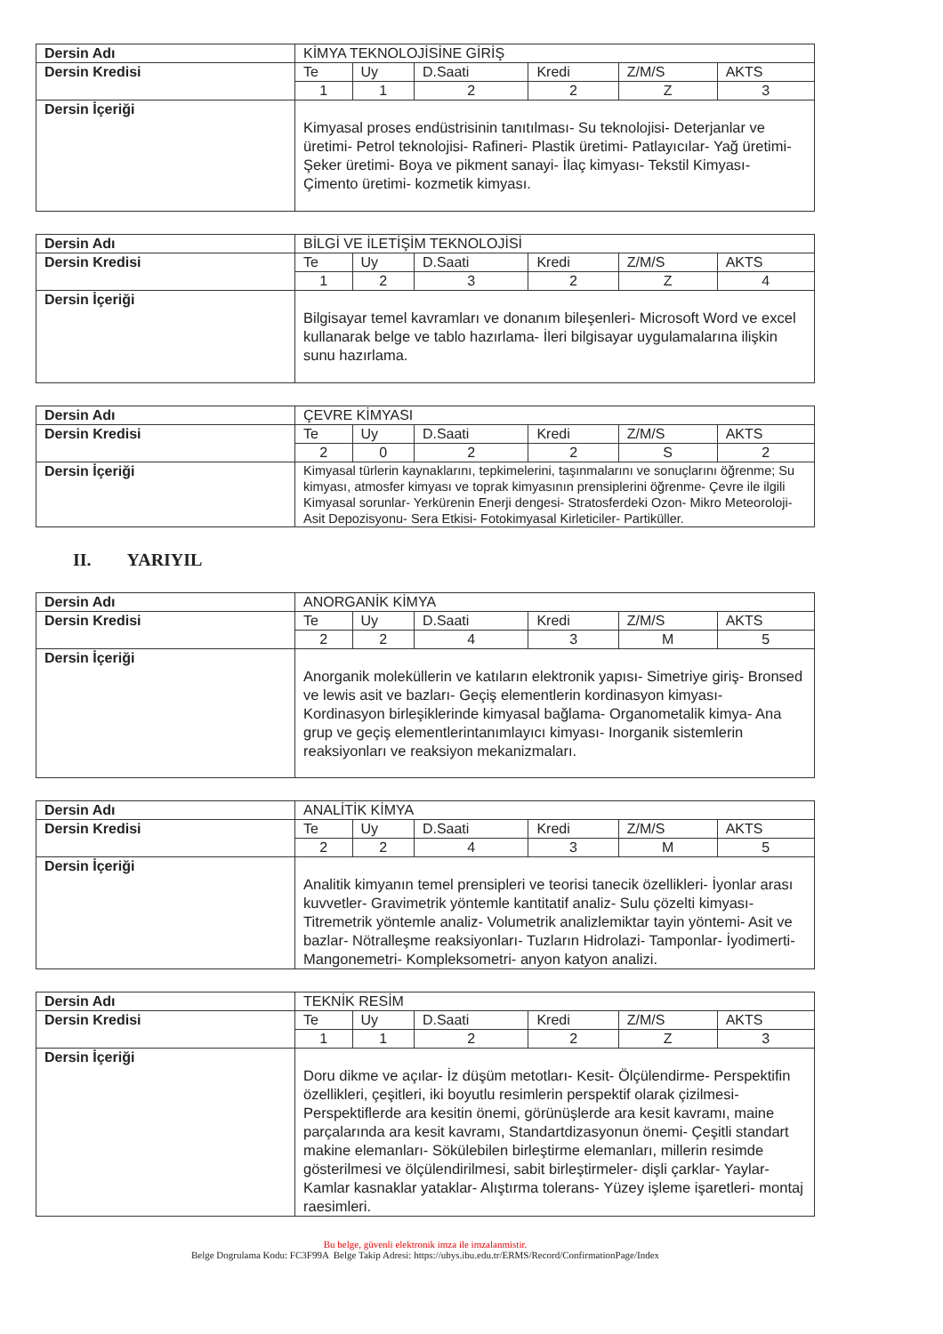| Dersin Adı | KİMYA TEKNOLOJİSİNE GİRİŞ | | | | | |
| Dersin Kredisi | Te | Uy | D.Saati | Kredi | Z/M/S | AKTS |
| | 1 | 1 | 2 | 2 | Z | 3 |
| Dersin İçeriği | Kimyasal proses endüstrisinin tanıtılması- Su teknolojisi- Deterjanlar ve üretimi- Petrol teknolojisi- Rafineri- Plastik üretimi- Patlayıcılar- Yağ üretimi- Şeker üretimi- Boya ve pikment sanayi- İlaç kimyası- Tekstil Kimyası- Çimento üretimi- kozmetik kimyası. | | | | | |
| Dersin Adı | BİLGİ VE İLETİŞİM TEKNOLOJİSİ | | | | | |
| Dersin Kredisi | Te | Uy | D.Saati | Kredi | Z/M/S | AKTS |
| | 1 | 2 | 3 | 2 | Z | 4 |
| Dersin İçeriği | Bilgisayar temel kavramları ve donanım bileşenleri- Microsoft Word ve excel kullanarak belge ve tablo hazırlama- İleri bilgisayar uygulamalarına ilişkin sunu hazırlama. | | | | | |
| Dersin Adı | ÇEVRE KİMYASI | | | | | |
| Dersin Kredisi | Te | Uy | D.Saati | Kredi | Z/M/S | AKTS |
| | 2 | 0 | 2 | 2 | S | 2 |
| Dersin İçeriği | Kimyasal türlerin kaynaklarını, tepkimelerini, taşınmalarını ve sonuçlarını öğrenme; Su kimyası, atmosfer kimyası ve toprak kimyasının prensiplerini öğrenme- Çevre ile ilgili Kimyasal sorunlar- Yerkürenin Enerji dengesi- Stratosferdeki Ozon- Mikro Meteoroloji- Asit Depozisyonu- Sera Etkisi- Fotokimyasal Kirleticiler- Partiküller. | | | | | |
II. YARIYIL
| Dersin Adı | ANORGANİK KİMYA | | | | | |
| Dersin Kredisi | Te | Uy | D.Saati | Kredi | Z/M/S | AKTS |
| | 2 | 2 | 4 | 3 | M | 5 |
| Dersin İçeriği | Anorganik moleküllerin ve katıların elektronik yapısı- Simetriye giriş- Bronsed ve lewis asit ve bazları- Geçiş elementlerin kordinasyon kimyası- Kordinasyon birleşiklerinde kimyasal bağlama- Organometalik kimya- Ana grup ve geçiş elementlerintanımlayıcı kimyası- Inorganik sistemlerin reaksiyonları ve reaksiyon mekanizmaları. | | | | | |
| Dersin Adı | ANALİTİK KİMYA | | | | | |
| Dersin Kredisi | Te | Uy | D.Saati | Kredi | Z/M/S | AKTS |
| | 2 | 2 | 4 | 3 | M | 5 |
| Dersin İçeriği | Analitik kimyanın temel prensipleri ve teorisi tanecik özellikleri- İyonlar arası kuvvetler- Gravimetrik yöntemle kantitatif analiz- Sulu çözelti kimyası- Titremetrik yöntemle analiz- Volumetrik analizlemiktar tayin yöntemi- Asit ve bazlar- Nötralleşme reaksiyonları- Tuzların Hidrolazi- Tamponlar- İyodimerti- Mangonemetri- Kompleksometri- anyon katyon analizi. | | | | | |
| Dersin Adı | TEKNİK RESİM | | | | | |
| Dersin Kredisi | Te | Uy | D.Saati | Kredi | Z/M/S | AKTS |
| | 1 | 1 | 2 | 2 | Z | 3 |
| Dersin İçeriği | Doru dikme ve açılar- İz düşüm metotları- Kesit- Ölçülendirme- Perspektifin özellikleri, çeşitleri, iki boyutlu resimlerin perspektif olarak çizilmesi- Perspektiflerde ara kesitin önemi, görünüşlerde ara kesit kavramı, maine parçalarında ara kesit kavramı, Standartdizasyonun önemi- Çeşitli standart makine elemanları- Sökülebilen birleştirme elemanları, millerin resimde gösterilmesi ve ölçülendirilmesi, sabit birleştirmeler- dişli çarklar- Yaylar- Kamlar kasnaklar yataklar- Alıştırma tolerans- Yüzey işleme işaretleri- montaj raesimleri. | | | | | |
Bu belge, güvenli elektronik imza ile imzalanmistir.
Belge Dogrulama Kodu: FC3F99A Belge Takip Adresi: https://ubys.ibu.edu.tr/ERMS/Record/ConfirmationPage/Index